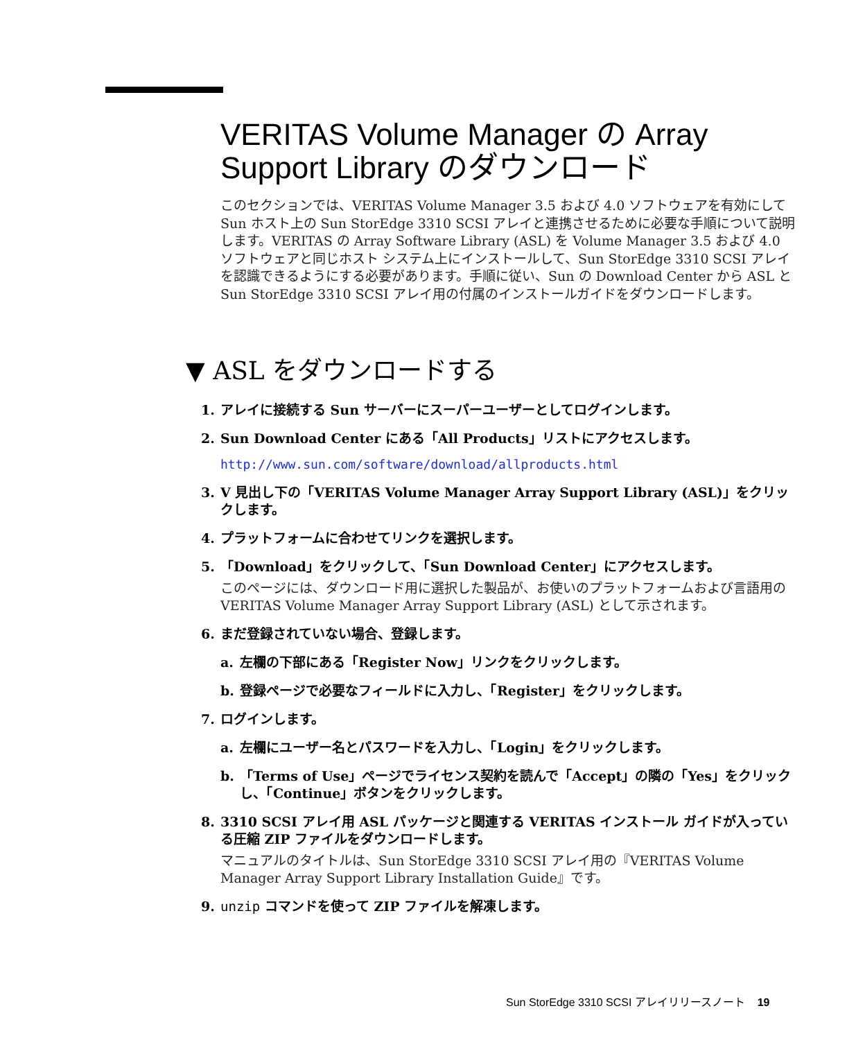VERITAS Volume Manager の Array Support Library のダウンロード
このセクションでは、VERITAS Volume Manager 3.5 および 4.0 ソフトウェアを有効にして Sun ホスト上の Sun StorEdge 3310 SCSI アレイと連携させるために必要な手順について説明します。VERITAS の Array Software Library (ASL) を Volume Manager 3.5 および 4.0 ソフトウェアと同じホスト システム上にインストールして、Sun StorEdge 3310 SCSI アレイを認識できるようにする必要があります。手順に従い、Sun の Download Center から ASL と Sun StorEdge 3310 SCSI アレイ用の付属のインストールガイドをダウンロードします。
▼ ASL をダウンロードする
1. アレイに接続する Sun サーバーにスーパーユーザーとしてログインします。
2. Sun Download Center にある「All Products」リストにアクセスします。
http://www.sun.com/software/download/allproducts.html
3. V 見出し下の「VERITAS Volume Manager Array Support Library (ASL)」をクリックします。
4. プラットフォームに合わせてリンクを選択します。
5. 「Download」をクリックして、「Sun Download Center」にアクセスします。
このページには、ダウンロード用に選択した製品が、お使いのプラットフォームおよび言語用の VERITAS Volume Manager Array Support Library (ASL) として示されます。
6. まだ登録されていない場合、登録します。
a. 左欄の下部にある「Register Now」リンクをクリックします。
b. 登録ページで必要なフィールドに入力し、「Register」をクリックします。
7. ログインします。
a. 左欄にユーザー名とパスワードを入力し、「Login」をクリックします。
b. 「Terms of Use」ページでライセンス契約を読んで「Accept」の隣の「Yes」をクリックし、「Continue」ボタンをクリックします。
8. 3310 SCSI アレイ用 ASL パッケージと関連する VERITAS インストール ガイドが入っている圧縮 ZIP ファイルをダウンロードします。
マニュアルのタイトルは、Sun StorEdge 3310 SCSI アレイ用の『VERITAS Volume Manager Array Support Library Installation Guide』です。
9. unzip コマンドを使って ZIP ファイルを解凍します。
Sun StorEdge 3310 SCSI アレイリリースノート 19